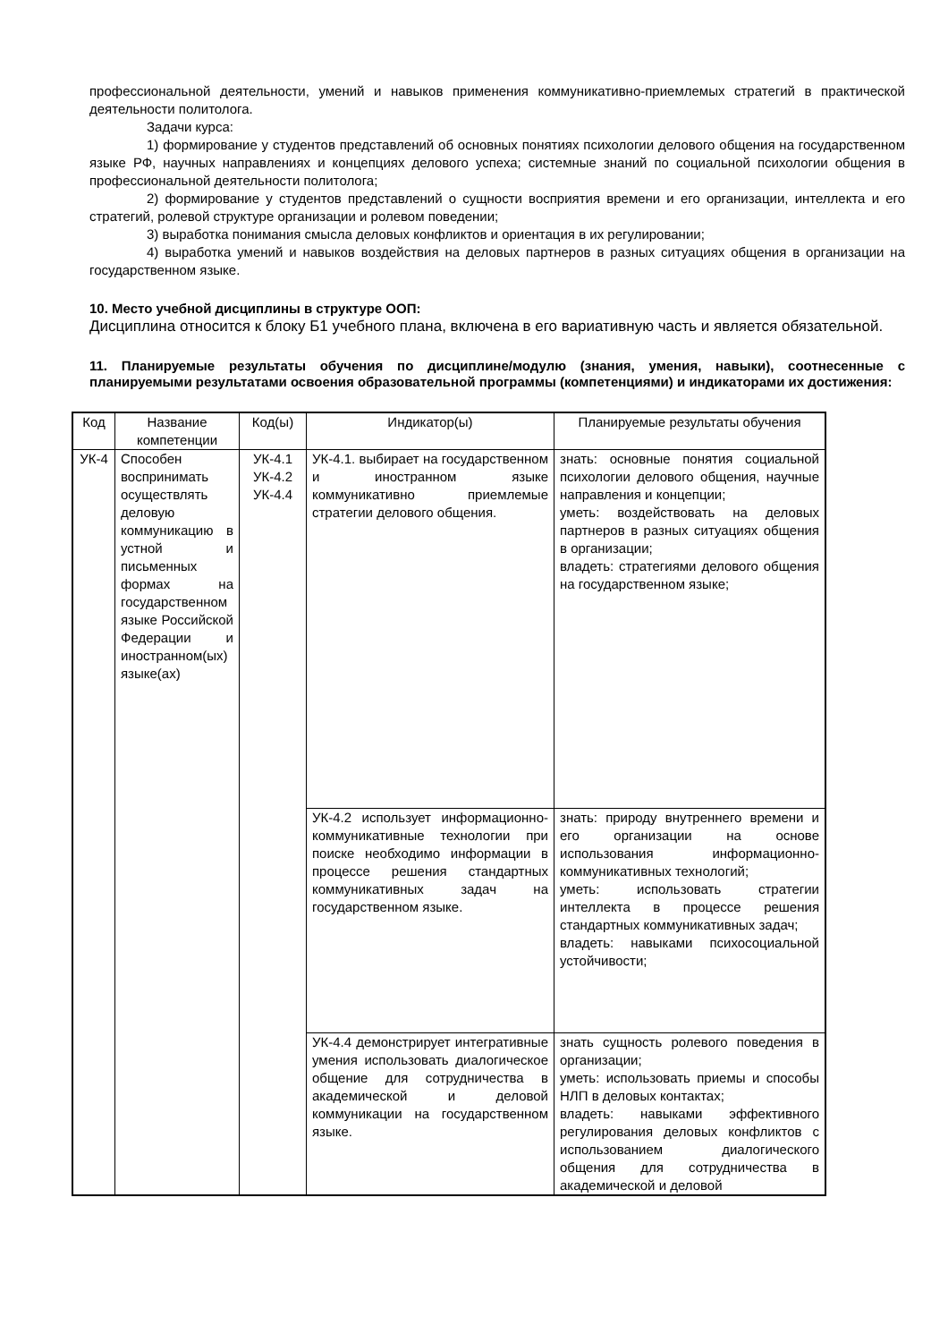профессиональной деятельности, умений и навыков применения коммуникативно-приемлемых стратегий в практической деятельности политолога.
Задачи курса:
1) формирование у студентов представлений об основных понятиях психологии делового общения на государственном языке РФ, научных направлениях и концепциях делового успеха; системные знаний по социальной психологии общения в профессиональной деятельности политолога;
2) формирование у студентов представлений о сущности восприятия времени и его организации, интеллекта и его стратегий, ролевой структуре организации и ролевом поведении;
3) выработка понимания смысла деловых конфликтов и ориентация в их регулировании;
4) выработка умений и навыков воздействия на деловых партнеров в разных ситуациях общения в организации на государственном языке.
10. Место учебной дисциплины в структуре ООП:
Дисциплина относится к блоку Б1 учебного плана, включена в его вариативную часть и является обязательной.
11. Планируемые результаты обучения по дисциплине/модулю (знания, умения, навыки), соотнесенные с планируемыми результатами освоения образовательной программы (компетенциями) и индикаторами их достижения:
| Код | Название компетенции | Код(ы) | Индикатор(ы) | Планируемые результаты обучения |
| --- | --- | --- | --- | --- |
| УК-4 | Способен воспринимать осуществлять деловую коммуникацию в устной и письменных формах на государственном языке Российской Федерации и иностранном(ых) языке(ах) | УК-4.1 УК-4.2 УК-4.4 | УК-4.1. выбирает на государственном и иностранном языке коммуникативно приемлемые стратегии делового общения. | знать: основные понятия социальной психологии делового общения, научные направления и концепции; уметь: воздействовать на деловых партнеров в разных ситуациях общения в организации; владеть: стратегиями делового общения на государственном языке; |
| | | | УК-4.2 использует информационно-коммуникативные технологии при поиске необходимо информации в процессе решения стандартных коммуникативных задач на государственном языке. | знать: природу внутреннего времени и его организации на основе использования информационно-коммуникативных технологий; уметь: использовать стратегии интеллекта в процессе решения стандартных коммуникативных задач; владеть: навыками психосоциальной устойчивости; |
| | | | УК-4.4 демонстрирует интегративные умения использовать диалогическое общение для сотрудничества в академической и деловой коммуникации на государственном языке. | знать сущность ролевого поведения в организации; уметь: использовать приемы и способы НЛП в деловых контактах; владеть: навыками эффективного регулирования деловых конфликтов с использованием диалогического общения для сотрудничества в академической и деловой |